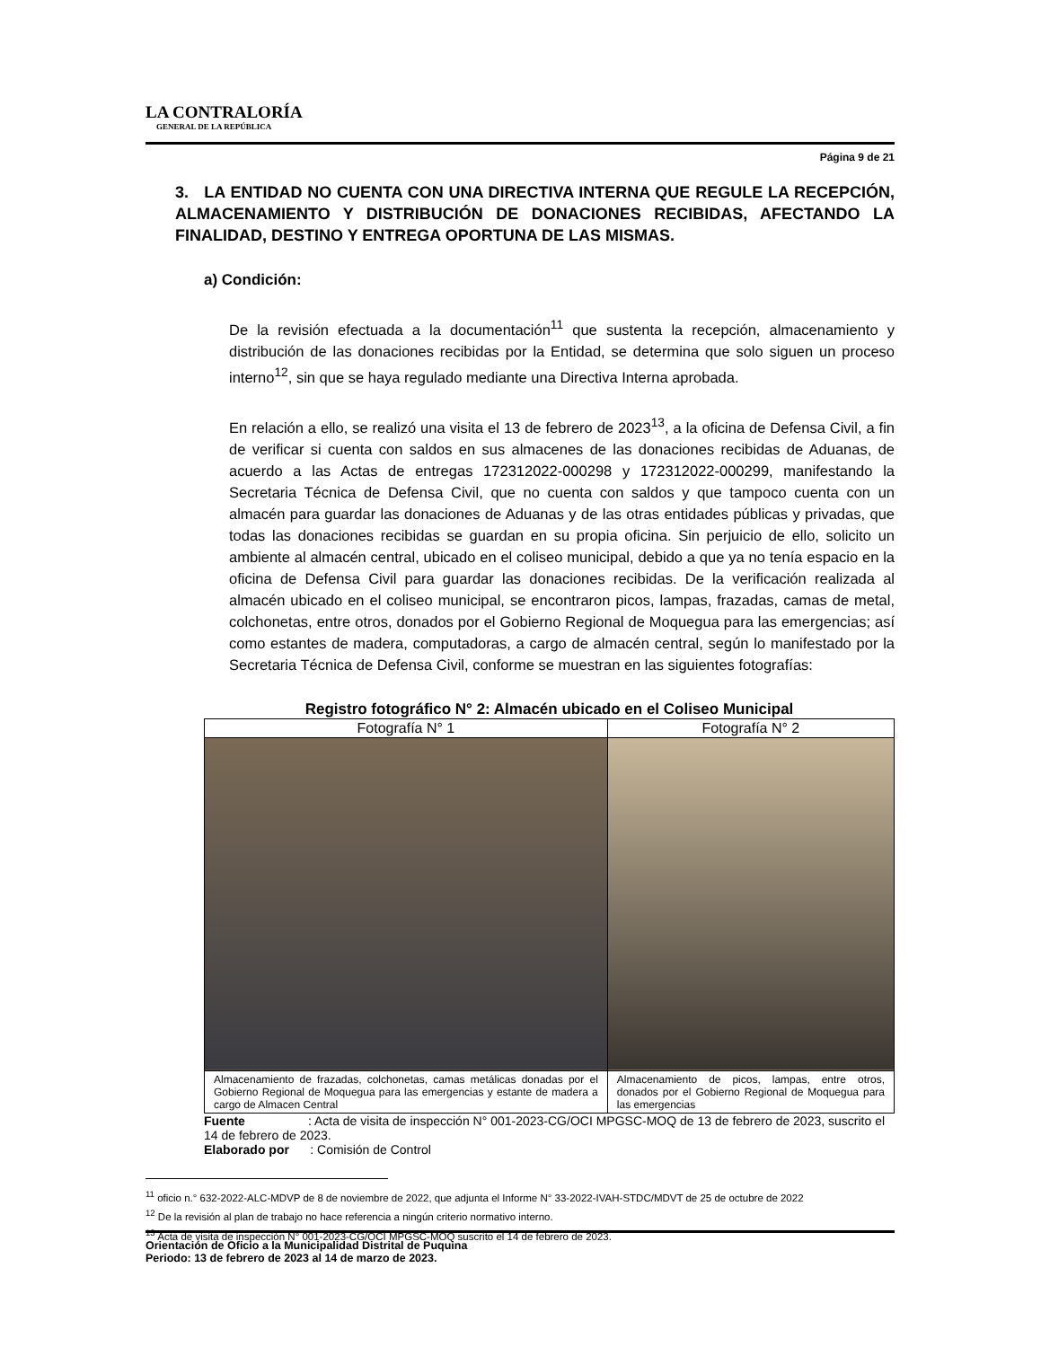LA CONTRALORÍA
GENERAL DE LA REPÚBLICA
Página 9 de 21
3. LA ENTIDAD NO CUENTA CON UNA DIRECTIVA INTERNA QUE REGULE LA RECEPCIÓN, ALMACENAMIENTO Y DISTRIBUCIÓN DE DONACIONES RECIBIDAS, AFECTANDO LA FINALIDAD, DESTINO Y ENTREGA OPORTUNA DE LAS MISMAS.
a) Condición:
De la revisión efectuada a la documentación<sup>11</sup> que sustenta la recepción, almacenamiento y distribución de las donaciones recibidas por la Entidad, se determina que solo siguen un proceso interno<sup>12</sup>, sin que se haya regulado mediante una Directiva Interna aprobada.
En relación a ello, se realizó una visita el 13 de febrero de 2023<sup>13</sup>, a la oficina de Defensa Civil, a fin de verificar si cuenta con saldos en sus almacenes de las donaciones recibidas de Aduanas, de acuerdo a las Actas de entregas 172312022-000298 y 172312022-000299, manifestando la Secretaria Técnica de Defensa Civil, que no cuenta con saldos y que tampoco cuenta con un almacén para guardar las donaciones de Aduanas y de las otras entidades públicas y privadas, que todas las donaciones recibidas se guardan en su propia oficina. Sin perjuicio de ello, solicito un ambiente al almacén central, ubicado en el coliseo municipal, debido a que ya no tenía espacio en la oficina de Defensa Civil para guardar las donaciones recibidas. De la verificación realizada al almacén ubicado en el coliseo municipal, se encontraron picos, lampas, frazadas, camas de metal, colchonetas, entre otros, donados por el Gobierno Regional de Moquegua para las emergencias; así como estantes de madera, computadoras, a cargo de almacén central, según lo manifestado por la Secretaria Técnica de Defensa Civil, conforme se muestran en las siguientes fotografías:
Registro fotográfico N° 2: Almacén ubicado en el Coliseo Municipal
| Fotografía N° 1 | Fotografía N° 2 |
| --- | --- |
| Almacenamiento de frazadas, colchonetas, camas metálicas donadas por el Gobierno Regional de Moquegua para las emergencias y estante de madera a cargo de Almacen Central | Almacenamiento de picos, lampas, entre otros, donados por el Gobierno Regional de Moquegua para las emergencias |
Fuente : Acta de visita de inspección N° 001-2023-CG/OCI MPGSC-MOQ de 13 de febrero de 2023, suscrito el 14 de febrero de 2023.
Elaborado por : Comisión de Control
<sup>11</sup> oficio n.° 632-2022-ALC-MDVP de 8 de noviembre de 2022, que adjunta el Informe N° 33-2022-IVAH-STDC/MDVT de 25 de octubre de 2022
<sup>12</sup> De la revisión al plan de trabajo no hace referencia a ningún criterio normativo interno.
<sup>13</sup> Acta de visita de inspección N° 001-2023-CG/OCI MPGSC-MOQ suscrito el 14 de febrero de 2023.
Orientación de Oficio a la Municipalidad Distrital de Puquina
Periodo: 13 de febrero de 2023 al 14 de marzo de 2023.